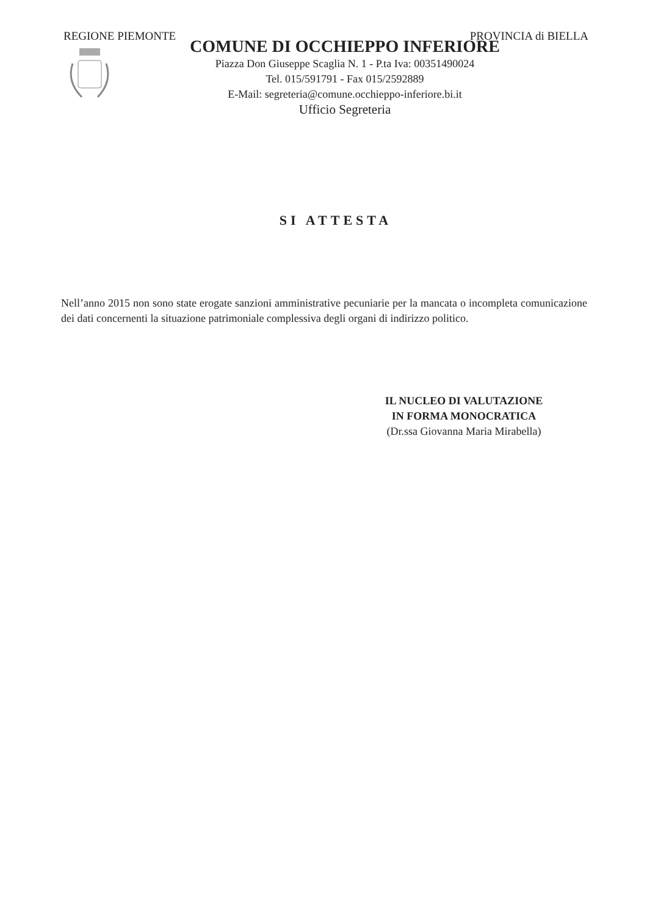REGIONE PIEMONTE PROVINCIA di BIELLA
COMUNE DI OCCHIEPPO INFERIORE
Piazza Don Giuseppe Scaglia N. 1 - P.ta Iva: 00351490024
Tel. 015/591791 - Fax 015/2592889
E-Mail: segreteria@comune.occhieppo-inferiore.bi.it
Ufficio Segreteria
SI ATTESTA
Nell’anno 2015 non sono state erogate sanzioni amministrative pecuniarie per la mancata o incompleta comunicazione dei dati concernenti la situazione patrimoniale complessiva degli organi di indirizzo politico.
IL NUCLEO DI VALUTAZIONE
IN FORMA MONOCRATICA
(Dr.ssa Giovanna Maria Mirabella)